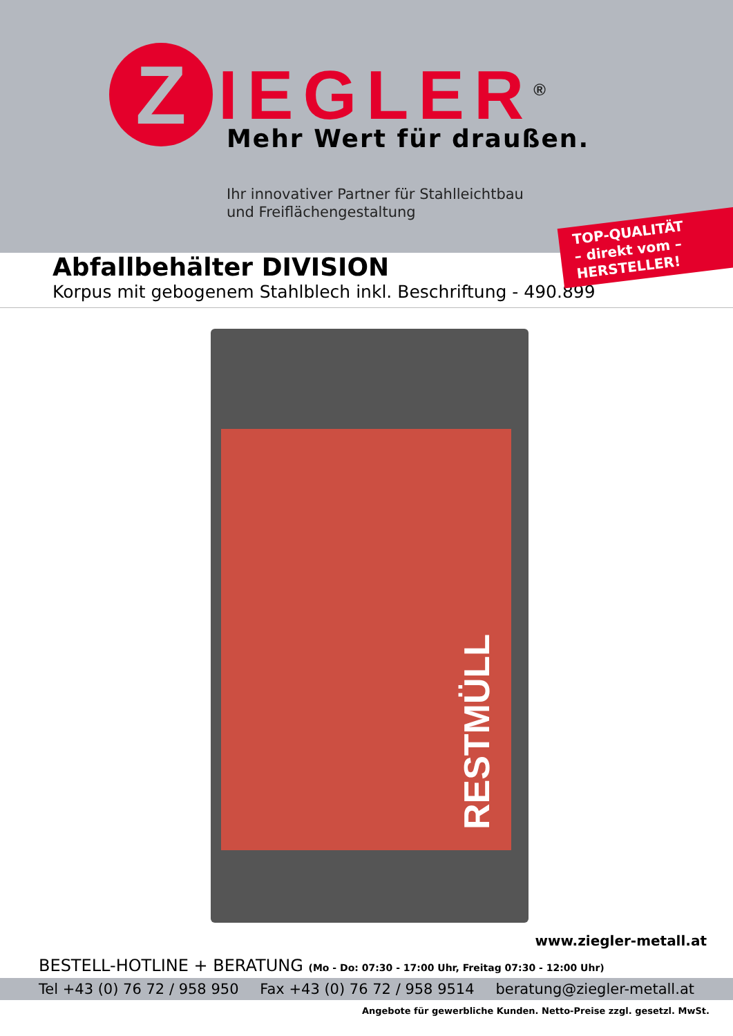Z
IEGLER<sup>®</sup>
Mehr Wert für draußen.
Ihr innovativer Partner für Stahlleichtbau
und Freiflächengestaltung
TOP-QUALITÄT
– direkt vom –
HERSTELLER!
Abfallbehälter DIVISION
Korpus mit gebogenem Stahlblech inkl. Beschriftung - 490.899
RESTMÜLL
www.ziegler-metall.at
BESTELL-HOTLINE + BERATUNG (Mo - Do: 07:30 - 17:00 Uhr, Freitag 07:30 - 12:00 Uhr)
Tel +43 (0) 76 72 / 958 950 Fax +43 (0) 76 72 / 958 9514 beratung@ziegler-metall.at
Angebote für gewerbliche Kunden. Netto-Preise zzgl. gesetzl. MwSt.